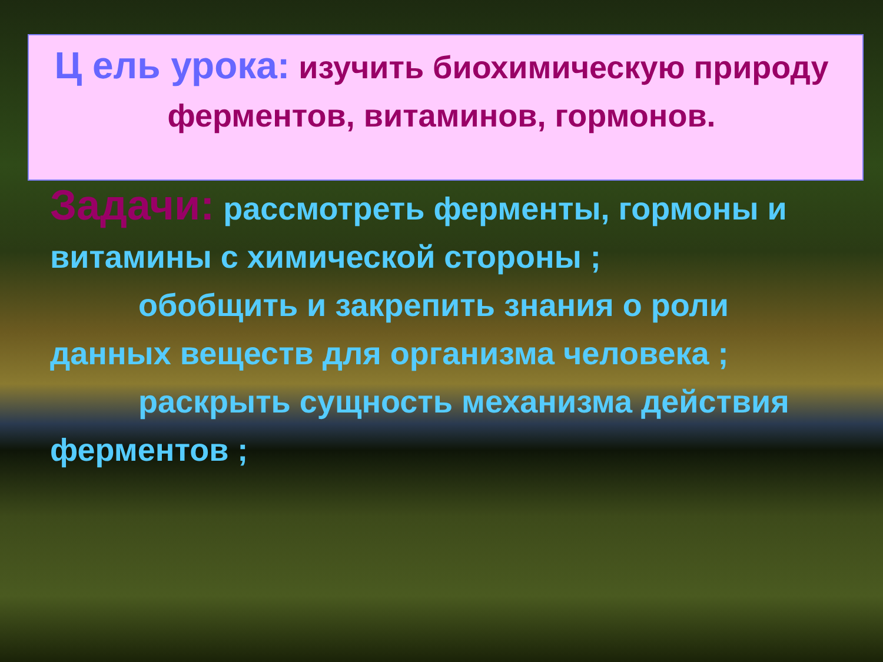Ц ель урока: изучить биохимическую природу ферментов, витаминов, гормонов.
Задачи: рассмотреть ферменты, гормоны и витамины с химической стороны ;
обобщить и закрепить знания о роли данных веществ для организма человека ;
раскрыть сущность механизма действия ферментов ;